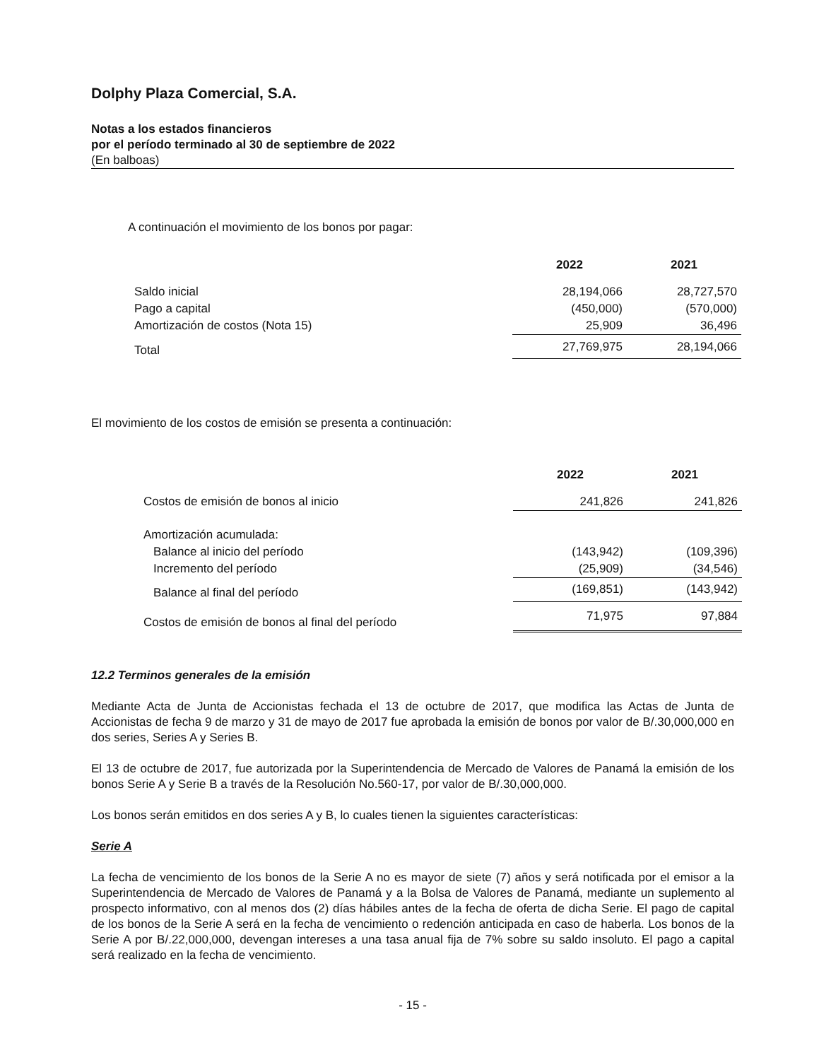Dolphy Plaza Comercial, S.A.
Notas a los estados financieros
por el período terminado al 30 de septiembre de 2022
(En balboas)
A continuación el movimiento de los bonos por pagar:
| | 2022 | 2021 |
| --- | --- | --- |
| Saldo inicial | 28,194,066 | 28,727,570 |
| Pago a capital | (450,000) | (570,000) |
| Amortización de costos (Nota 15) | 25,909 | 36,496 |
| Total | 27,769,975 | 28,194,066 |
El movimiento de los costos de emisión se presenta a continuación:
| | 2022 | 2021 |
| --- | --- | --- |
| Costos de emisión de bonos al inicio | 241,826 | 241,826 |
| Amortización acumulada: | | |
| Balance al inicio del período | (143,942) | (109,396) |
| Incremento del período | (25,909) | (34,546) |
| Balance al final del período | (169,851) | (143,942) |
| Costos de emisión de bonos al final del período | 71,975 | 97,884 |
12.2 Terminos generales de la emisión
Mediante Acta de Junta de Accionistas fechada el 13 de octubre de 2017, que modifica las Actas de Junta de Accionistas de fecha 9 de marzo y 31 de mayo de 2017 fue aprobada la emisión de bonos por valor de B/.30,000,000 en dos series, Series A y Series B.
El 13 de octubre de 2017, fue autorizada por la Superintendencia de Mercado de Valores de Panamá la emisión de los bonos Serie A y Serie B a través de la Resolución No.560-17, por valor de B/.30,000,000.
Los bonos serán emitidos en dos series A y B, lo cuales tienen la siguientes características:
Serie A
La fecha de vencimiento de los bonos de la Serie A no es mayor de siete (7) años y será notificada por el emisor a la Superintendencia de Mercado de Valores de Panamá y a la Bolsa de Valores de Panamá, mediante un suplemento al prospecto informativo, con al menos dos (2) días hábiles antes de la fecha de oferta de dicha Serie. El pago de capital de los bonos de la Serie A será en la fecha de vencimiento o redención anticipada en caso de haberla. Los bonos de la Serie A por B/.22,000,000, devengan intereses a una tasa anual fija de 7% sobre su saldo insoluto. El pago a capital será realizado en la fecha de vencimiento.
- 15 -